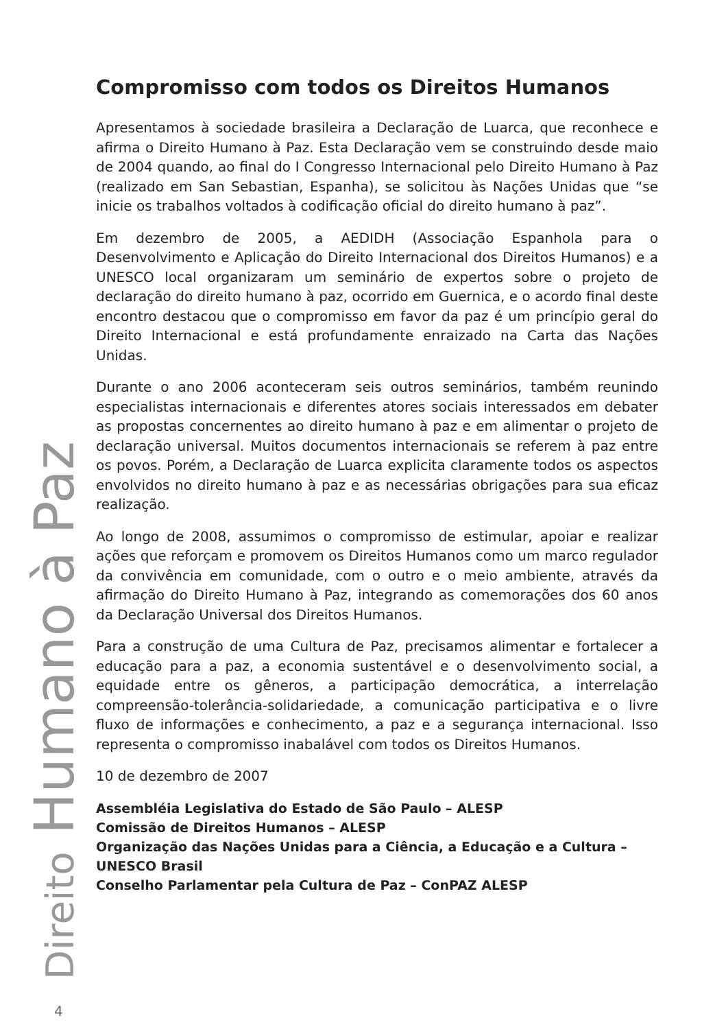Compromisso com todos os Direitos Humanos
Apresentamos à sociedade brasileira a Declaração de Luarca, que reconhece e afirma o Direito Humano à Paz. Esta Declaração vem se construindo desde maio de 2004 quando, ao final do I Congresso Internacional pelo Direito Humano à Paz (realizado em San Sebastian, Espanha), se solicitou às Nações Unidas que “se inicie os trabalhos voltados à codificação oficial do direito humano à paz”.
Em dezembro de 2005, a AEDIDH (Associação Espanhola para o Desenvolvimento e Aplicação do Direito Internacional dos Direitos Humanos) e a UNESCO local organizaram um seminário de expertos sobre o projeto de declaração do direito humano à paz, ocorrido em Guernica, e o acordo final deste encontro destacou que o compromisso em favor da paz é um princípio geral do Direito Internacional e está profundamente enraizado na Carta das Nações Unidas.
Durante o ano 2006 aconteceram seis outros seminários, também reunindo especialistas internacionais e diferentes atores sociais interessados em debater as propostas concernentes ao direito humano à paz e em alimentar o projeto de declaração universal. Muitos documentos internacionais se referem à paz entre os povos. Porém, a Declaração de Luarca explicita claramente todos os aspectos envolvidos no direito humano à paz e as necessárias obrigações para sua eficaz realização.
Ao longo de 2008, assumimos o compromisso de estimular, apoiar e realizar ações que reforçam e promovem os Direitos Humanos como um marco regulador da convivência em comunidade, com o outro e o meio ambiente, através da afirmação do Direito Humano à Paz, integrando as comemorações dos 60 anos da Declaração Universal dos Direitos Humanos.
Para a construção de uma Cultura de Paz, precisamos alimentar e fortalecer a educação para a paz, a economia sustentável e o desenvolvimento social, a equidade entre os gêneros, a participação democrática, a interrelação compreensão-tolerância-solidariedade, a comunicação participativa e o livre fluxo de informações e conhecimento, a paz e a segurança internacional. Isso representa o compromisso inabalável com todos os Direitos Humanos.
10 de dezembro de 2007
Assembléia Legislativa do Estado de São Paulo – ALESP
Comissão de Direitos Humanos – ALESP
Organização das Nações Unidas para a Ciência, a Educação e a Cultura –
UNESCO Brasil
Conselho Parlamentar pela Cultura de Paz – ConPAZ ALESP
Direito Humano à Paz
4